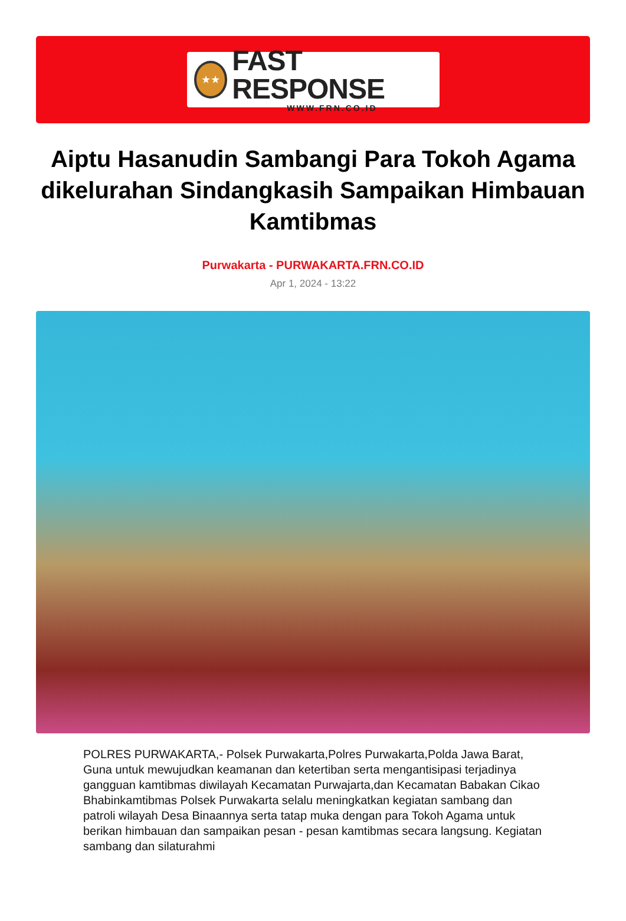★★
FAST RESPONSE
WWW.FRN.CO.ID
Aiptu Hasanudin Sambangi Para Tokoh Agama dikelurahan Sindangkasih Sampaikan Himbauan Kamtibmas
Purwakarta - PURWAKARTA.FRN.CO.ID
Apr 1, 2024 - 13:22
POLRES PURWAKARTA,- Polsek Purwakarta,Polres Purwakarta,Polda Jawa Barat, Guna untuk mewujudkan keamanan dan ketertiban serta mengantisipasi terjadinya gangguan kamtibmas diwilayah Kecamatan Purwajarta,dan Kecamatan Babakan Cikao Bhabinkamtibmas Polsek Purwakarta selalu meningkatkan kegiatan sambang dan patroli wilayah Desa Binaannya serta tatap muka dengan para Tokoh Agama untuk berikan himbauan dan sampaikan pesan - pesan kamtibmas secara langsung. Kegiatan sambang dan silaturahmi